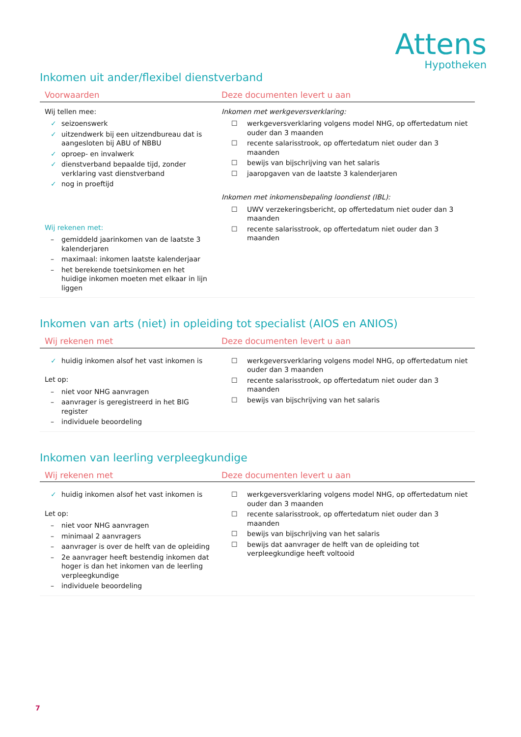Attens
Hypotheken
Inkomen uit ander/flexibel dienstverband
| Voorwaarden | Deze documenten levert u aan |
| --- | --- |
| Wij tellen mee: ✓ seizoenswerk ✓ uitzendwerk bij een uitzendbureau dat is aangesloten bij ABU of NBBU ✓ oproep- en invalwerk ✓ dienstverband bepaalde tijd, zonder verklaring vast dienstverband ✓ nog in proeftijd Wij rekenen met: – gemiddeld jaarinkomen van de laatste 3 kalenderjaren – maximaal: inkomen laatste kalenderjaar – het berekende toetsinkomen en het huidige inkomen moeten met elkaar in lijn liggen | Inkomen met werkgeversverklaring: ☐ werkgeversverklaring volgens model NHG, op offertedatum niet ouder dan 3 maanden ☐ recente salarisstrook, op offertedatum niet ouder dan 3 maanden ☐ bewijs van bijschrijving van het salaris ☐ jaaropgaven van de laatste 3 kalenderjaren Inkomen met inkomensbepaling loondienst (IBL): ☐ UWV verzekeringsbericht, op offertedatum niet ouder dan 3 maanden ☐ recente salarisstrook, op offertedatum niet ouder dan 3 maanden |
Inkomen van arts (niet) in opleiding tot specialist (AIOS en ANIOS)
| Wij rekenen met | Deze documenten levert u aan |
| --- | --- |
| ✓ huidig inkomen alsof het vast inkomen is Let op: – niet voor NHG aanvragen – aanvrager is geregistreerd in het BIG register – individuele beoordeling | ☐ werkgeversverklaring volgens model NHG, op offertedatum niet ouder dan 3 maanden ☐ recente salarisstrook, op offertedatum niet ouder dan 3 maanden ☐ bewijs van bijschrijving van het salaris |
Inkomen van leerling verpleegkundige
| Wij rekenen met | Deze documenten levert u aan |
| --- | --- |
| ✓ huidig inkomen alsof het vast inkomen is Let op: – niet voor NHG aanvragen – minimaal 2 aanvragers – aanvrager is over de helft van de opleiding – 2e aanvrager heeft bestendig inkomen dat hoger is dan het inkomen van de leerling verpleegkundige – individuele beoordeling | ☐ werkgeversverklaring volgens model NHG, op offertedatum niet ouder dan 3 maanden ☐ recente salarisstrook, op offertedatum niet ouder dan 3 maanden ☐ bewijs van bijschrijving van het salaris ☐ bewijs dat aanvrager de helft van de opleiding tot verpleegkundige heeft voltooid |
7